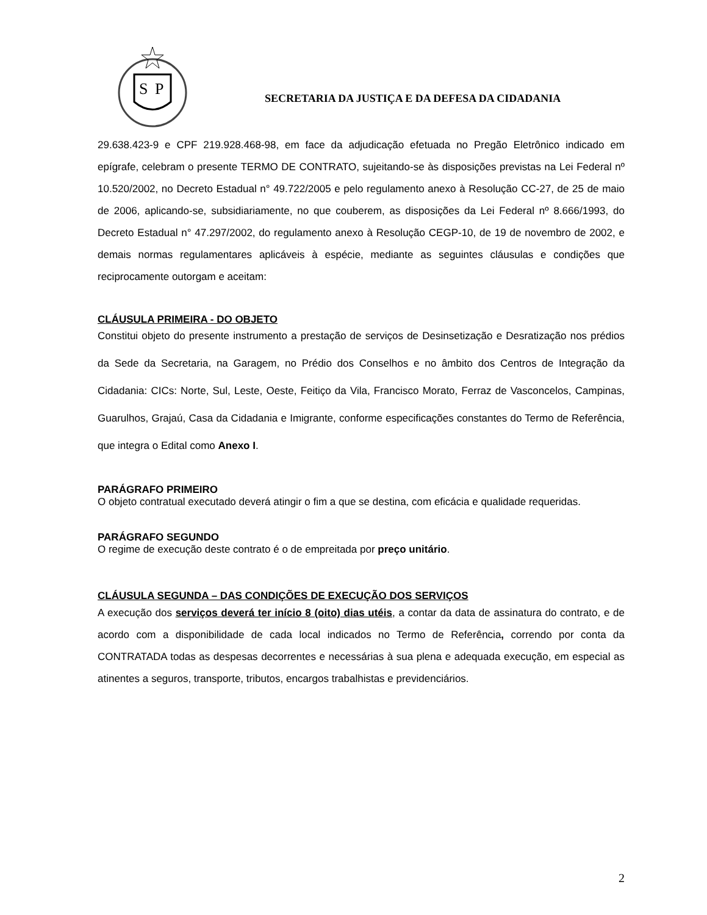S
P
SECRETARIA DA JUSTIÇA E DA DEFESA DA CIDADANIA
29.638.423-9 e CPF 219.928.468-98, em face da adjudicação efetuada no Pregão Eletrônico indicado em epígrafe, celebram o presente TERMO DE CONTRATO, sujeitando-se às disposições previstas na Lei Federal nº 10.520/2002, no Decreto Estadual n° 49.722/2005 e pelo regulamento anexo à Resolução CC-27, de 25 de maio de 2006, aplicando-se, subsidiariamente, no que couberem, as disposições da Lei Federal nº 8.666/1993, do Decreto Estadual n° 47.297/2002, do regulamento anexo à Resolução CEGP-10, de 19 de novembro de 2002, e demais normas regulamentares aplicáveis à espécie, mediante as seguintes cláusulas e condições que reciprocamente outorgam e aceitam:
CLÁUSULA PRIMEIRA - DO OBJETO
Constitui objeto do presente instrumento a prestação de serviços de Desinsetização e Desratização nos prédios da Sede da Secretaria, na Garagem, no Prédio dos Conselhos e no âmbito dos Centros de Integração da Cidadania: CICs: Norte, Sul, Leste, Oeste, Feitiço da Vila, Francisco Morato, Ferraz de Vasconcelos, Campinas, Guarulhos, Grajaú, Casa da Cidadania e Imigrante, conforme especificações constantes do Termo de Referência, que integra o Edital como Anexo I.
PARÁGRAFO PRIMEIRO
O objeto contratual executado deverá atingir o fim a que se destina, com eficácia e qualidade requeridas.
PARÁGRAFO SEGUNDO
O regime de execução deste contrato é o de empreitada por preço unitário.
CLÁUSULA SEGUNDA – DAS CONDIÇÕES DE EXECUÇÃO DOS SERVIÇOS
A execução dos serviços deverá ter início 8 (oito) dias utéis, a contar da data de assinatura do contrato, e de acordo com a disponibilidade de cada local indicados no Termo de Referência, correndo por conta da CONTRATADA todas as despesas decorrentes e necessárias à sua plena e adequada execução, em especial as atinentes a seguros, transporte, tributos, encargos trabalhistas e previdenciários.
2